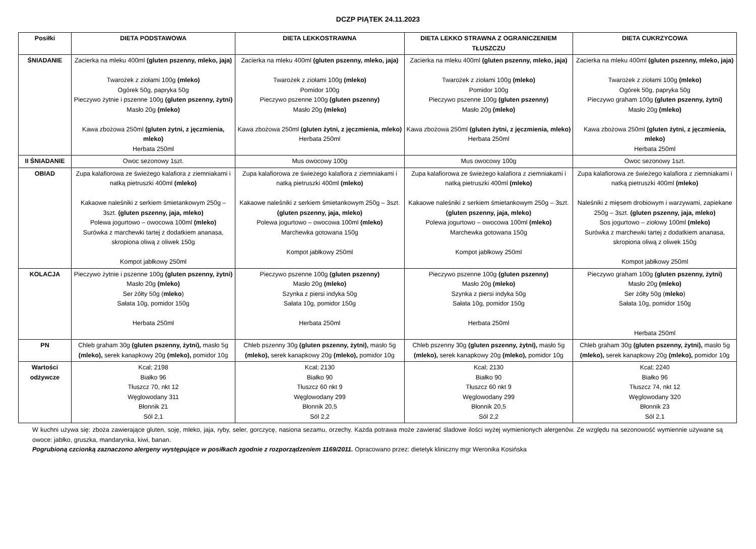DCZP PIĄTEK 24.11.2023
| Posiłki | DIETA PODSTAWOWA | DIETA LEKKOSTRAWNA | DIETA LEKKO STRAWNA Z OGRANICZENIEM TŁUSZCZU | DIETA CUKRZYCOWA |
| --- | --- | --- | --- | --- |
| ŚNIADANIE | Zacierka na mleku 400ml (gluten pszenny, mleko, jaja) Twarożek z ziołami 100g (mleko) Ogórek 50g, papryka 50g Pieczywo żytnie i pszenne 100g (gluten pszenny, żytni) Masło 20g (mleko) Kawa zbożowa 250ml (gluten żytni, z jęczmienia, mleko) Herbata 250ml | Zacierka na mleku 400ml (gluten pszenny, mleko, jaja) Twarożek z ziołami 100g (mleko) Pomidor 100g Pieczywo pszenne 100g (gluten pszenny) Masło 20g (mleko) Kawa zbożowa 250ml (gluten żytni, z jęczmienia, mleko) Herbata 250ml | Zacierka na mleku 400ml (gluten pszenny, mleko, jaja) Twarożek z ziołami 100g (mleko) Pomidor 100g Pieczywo pszenne 100g (gluten pszenny) Masło 20g (mleko) Kawa zbożowa 250ml (gluten żytni, z jęczmienia, mleko) Herbata 250ml | Zacierka na mleku 400ml (gluten pszenny, mleko, jaja) Twarożek z ziołami 100g (mleko) Ogórek 50g, papryka 50g Pieczywo graham 100g (gluten pszenny, żytni) Masło 20g (mleko) Kawa zbożowa 250ml (gluten żytni, z jęczmienia, mleko) Herbata 250ml |
| II ŚNIADANIE | Owoc sezonowy 1szt. | Mus owocowy 100g | Mus owocowy 100g | Owoc sezonowy 1szt. |
| OBIAD | Zupa kalafiorowa ze świeżego kalafiora z ziemniakami i natką pietruszki 400ml (mleko) Kakaowe naleśniki z serkiem śmietankowym 250g – 3szt. (gluten pszenny, jaja, mleko) Polewa jogurtowo – owocowa 100ml (mleko) Surówka z marchewki tartej z dodatkiem ananasa, skropiona oliwą z oliwek 150g Kompot jabłkowy 250ml | Zupa kalafiorowa ze świeżego kalafiora z ziemniakami i natką pietruszki 400ml (mleko) Kakaowe naleśniki z serkiem śmietankowym 250g – 3szt. (gluten pszenny, jaja, mleko) Polewa jogurtowo – owocowa 100ml (mleko) Marchewka gotowana 150g Kompot jabłkowy 250ml | Zupa kalafiorowa ze świeżego kalafiora z ziemniakami i natką pietruszki 400ml (mleko) Kakaowe naleśniki z serkiem śmietankowym 250g – 3szt. (gluten pszenny, jaja, mleko) Polewa jogurtowo – owocowa 100ml (mleko) Marchewka gotowana 150g Kompot jabłkowy 250ml | Zupa kalafiorowa ze świeżego kalafiora z ziemniakami i natką pietruszki 400ml (mleko) Naleśniki z mięsem drobiowym i warzywami, zapiekane 250g – 3szt. (gluten pszenny, jaja, mleko) Sos jogurtowo – ziołowy 100ml (mleko) Surówka z marchewki tartej z dodatkiem ananasa, skropiona oliwą z oliwek 150g Kompot jabłkowy 250ml |
| KOLACJA | Pieczywo żytnie i pszenne 100g (gluten pszenny, żytni) Masło 20g (mleko) Ser żółty 50g ( mleko ) Sałata 10g, pomidor 150g Herbata 250ml | Pieczywo pszenne 100g (gluten pszenny) Masło 20g (mleko) Szynka z piersi indyka 50g Sałata 10g, pomidor 150g Herbata 250ml | Pieczywo pszenne 100g (gluten pszenny) Masło 20g (mleko) Szynka z piersi indyka 50g Sałata 10g, pomidor 150g Herbata 250ml | Pieczywo graham 100g (gluten pszenny, żytni) Masło 20g (mleko) Ser żółty 50g ( mleko ) Sałata 10g, pomidor 150g Herbata 250ml |
| PN | Chleb graham 30g (gluten pszenny, żytni), masło 5g (mleko), serek kanapkowy 20g (mleko), pomidor 10g | Chleb pszenny 30g (gluten pszenny, żytni), masło 5g (mleko), serek kanapkowy 20g (mleko), pomidor 10g | Chleb pszenny 30g (gluten pszenny, żytni), masło 5g (mleko), serek kanapkowy 20g (mleko), pomidor 10g | Chleb graham 30g (gluten pszenny, żytni), masło 5g (mleko), serek kanapkowy 20g (mleko), pomidor 10g |
| Wartości odżywcze | Kcal; 2198 Białko 96 Tłuszcz 70, nkt 12 Węglowodany 311 Błonnik 21 Sól 2,1 | Kcal; 2130 Białko 90 Tłuszcz 60 nkt 9 Węglowodany 299 Błonnik 20,5 Sól 2,2 | Kcal; 2130 Białko 90 Tłuszcz 60 nkt 9 Węglowodany 299 Błonnik 20,5 Sól 2,2 | Kcal; 2240 Białko 96 Tłuszcz 74, nkt 12 Węglowodany 320 Błonnik 23 Sól 2,1 |
W kuchni używa się: zboża zawierające gluten, soję, mleko, jaja, ryby, seler, gorczycę, nasiona sezamu, orzechy. Każda potrawa może zawierać śladowe ilości wyżej wymienionych alergenów. Ze względu na sezonowość wymiennie używane są owoce: jabłko, gruszka, mandarynka, kiwi, banan.
Pogrubioną czcionką zaznaczono alergeny występujące w posiłkach zgodnie z rozporządzeniem 1169/2011. Opracowano przez: dietetyk kliniczny mgr Weronika Kosińska